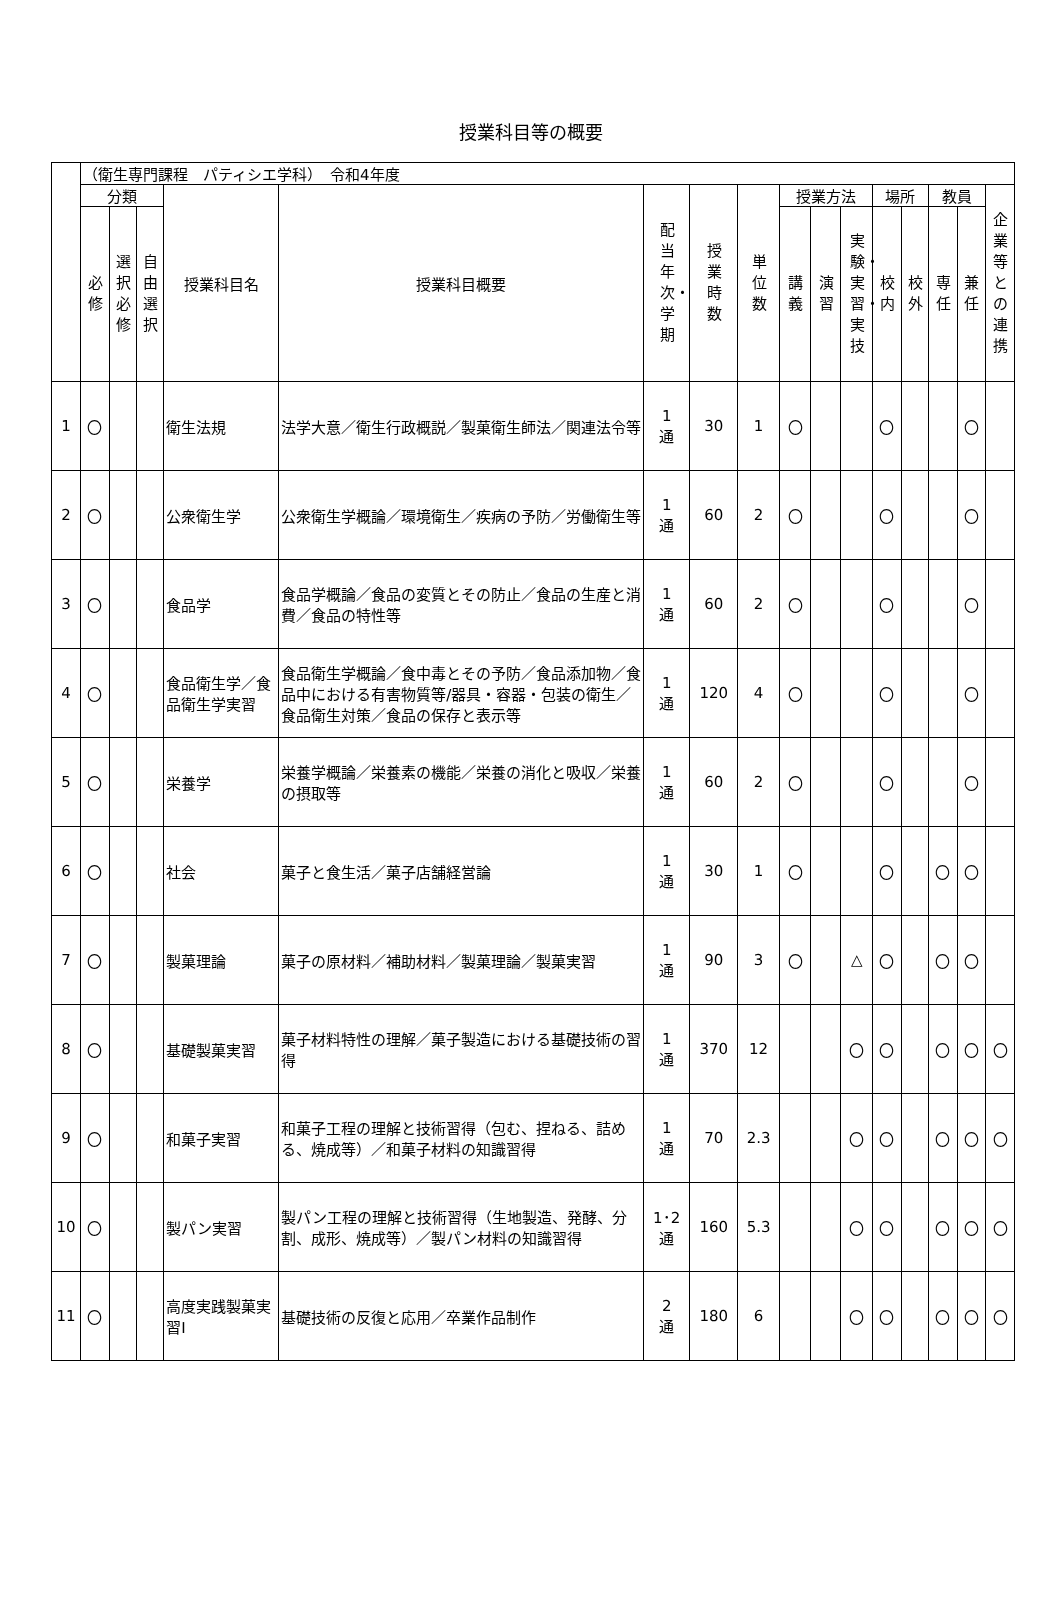授業科目等の概要
| | （衛生専門課程 パティシエ学科） 令和4年度 | | | | | | | | | | | | | | | |
| | 分類 | | | 授業科目名 | 授業科目概要 | 配当年次・学期 | 授業時数 | 単位数 | 授業方法 | | | 場所 | | 教員 | | 企業等との連携 |
| | 必修 | 選択必修 | 自由選択 | | | | | | 講義 | 演習 | 実験・実習・実技 | 校内 | 校外 | 専任 | 兼任 | |
| 1 | 〇 | | | 衛生法規 | 法学大意／衛生行政概説／製菓衛生師法／関連法令等 | 1 通 | 30 | 1 | 〇 | | | 〇 | | | 〇 | |
| 2 | 〇 | | | 公衆衛生学 | 公衆衛生学概論／環境衛生／疾病の予防／労働衛生等 | 1 通 | 60 | 2 | 〇 | | | 〇 | | | 〇 | |
| 3 | 〇 | | | 食品学 | 食品学概論／食品の変質とその防止／食品の生産と消費／食品の特性等 | 1 通 | 60 | 2 | 〇 | | | 〇 | | | 〇 | |
| 4 | 〇 | | | 食品衛生学／食品衛生学実習 | 食品衛生学概論／食中毒とその予防／食品添加物／食品中における有害物質等/器具・容器・包装の衛生／食品衛生対策／食品の保存と表示等 | 1 通 | 120 | 4 | 〇 | | | 〇 | | | 〇 | |
| 5 | 〇 | | | 栄養学 | 栄養学概論／栄養素の機能／栄養の消化と吸収／栄養の摂取等 | 1 通 | 60 | 2 | 〇 | | | 〇 | | | 〇 | |
| 6 | 〇 | | | 社会 | 菓子と食生活／菓子店舗経営論 | 1 通 | 30 | 1 | 〇 | | | 〇 | | 〇 | 〇 | |
| 7 | 〇 | | | 製菓理論 | 菓子の原材料／補助材料／製菓理論／製菓実習 | 1 通 | 90 | 3 | 〇 | | △ | 〇 | | 〇 | 〇 | |
| 8 | 〇 | | | 基礎製菓実習 | 菓子材料特性の理解／菓子製造における基礎技術の習得 | 1 通 | 370 | 12 | | | 〇 | 〇 | | 〇 | 〇 | 〇 |
| 9 | 〇 | | | 和菓子実習 | 和菓子工程の理解と技術習得（包む、捏ねる、詰める、焼成等）／和菓子材料の知識習得 | 1 通 | 70 | 2.3 | | | 〇 | 〇 | | 〇 | 〇 | 〇 |
| 10 | 〇 | | | 製パン実習 | 製パン工程の理解と技術習得（生地製造、発酵、分割、成形、焼成等）／製パン材料の知識習得 | 1･2 通 | 160 | 5.3 | | | 〇 | 〇 | | 〇 | 〇 | 〇 |
| 11 | 〇 | | | 高度実践製菓実習Ⅰ | 基礎技術の反復と応用／卒業作品制作 | 2 通 | 180 | 6 | | | 〇 | 〇 | | 〇 | 〇 | 〇 |